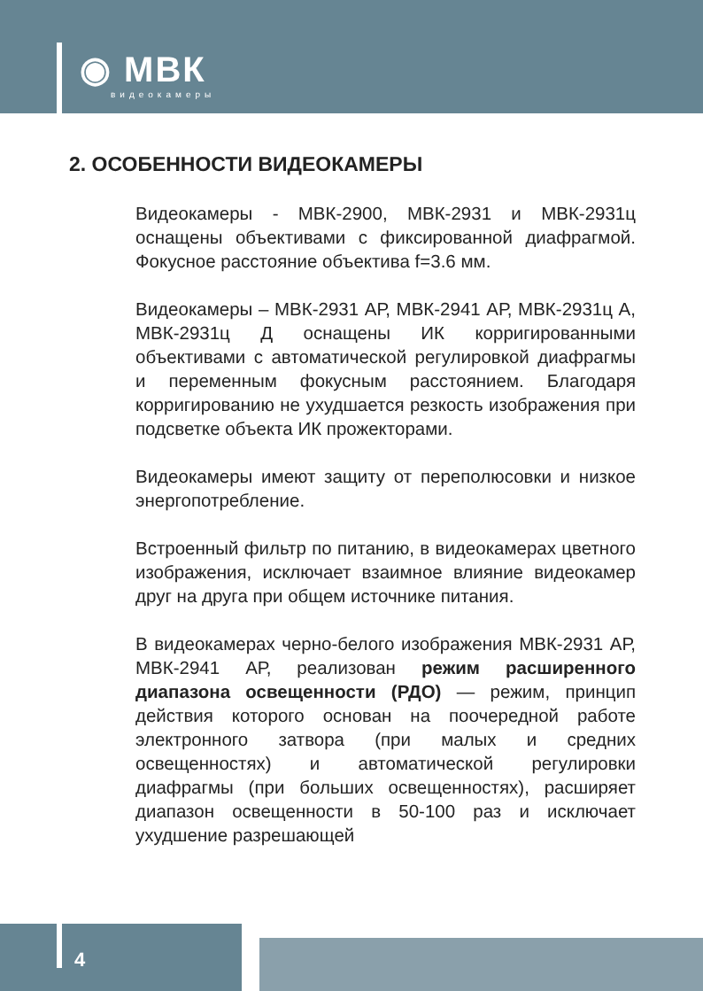◉ МВК
видеокамеры
2. ОСОБЕННОСТИ ВИДЕОКАМЕРЫ
Видеокамеры - МВК-2900, МВК-2931 и МВК-2931ц оснащены объективами с фиксированной диафрагмой. Фокусное расстояние объектива f=3.6 мм.
Видеокамеры – МВК-2931 АР, МВК-2941 АР, МВК-2931ц А, МВК-2931ц Д оснащены ИК корригированными объективами с автоматической регулировкой диафрагмы и переменным фокусным расстоянием. Благодаря корригированию не ухудшается резкость изображения при подсветке объекта ИК прожекторами.
Видеокамеры имеют защиту от переполюсовки и низкое энергопотребление.
Встроенный фильтр по питанию, в видеокамерах цветного изображения, исключает взаимное влияние видеокамер друг на друга при общем источнике питания.
В видеокамерах черно-белого изображения МВК-2931 АР, МВК-2941 АР, реализован режим расширенного диапазона освещенности (РДО) — режим, принцип действия которого основан на поочередной работе электронного затвора (при малых и средних освещенностях) и автоматической регулировки диафрагмы (при больших освещенностях), расширяет диапазон освещенности в 50-100 раз и исключает ухудшение разрешающей
4